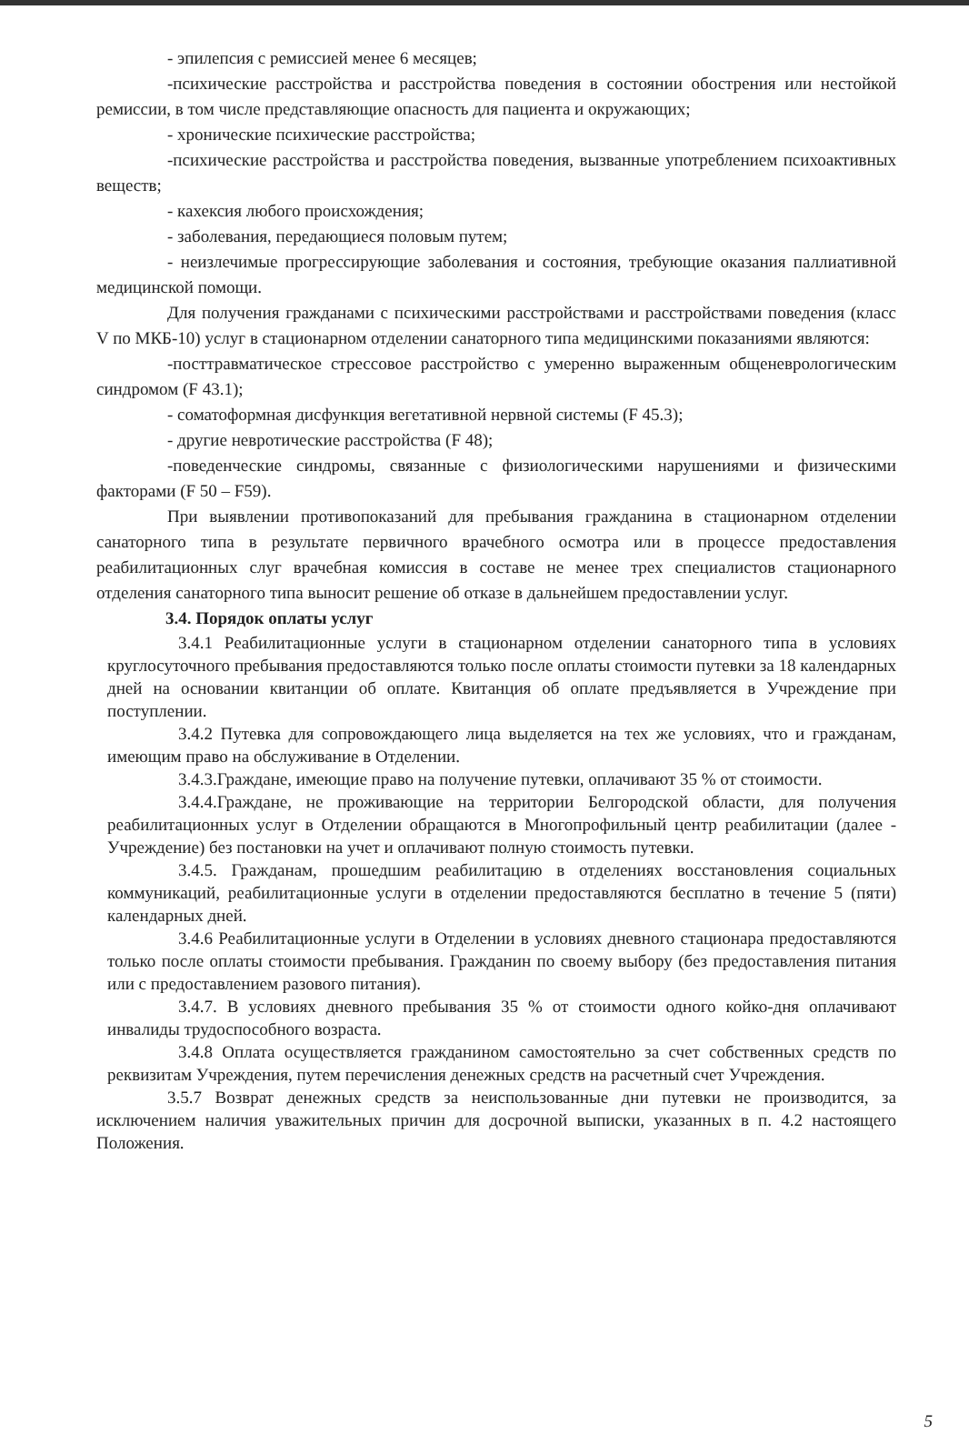- эпилепсия с ремиссией менее 6 месяцев;
-психические расстройства и расстройства поведения в состоянии обострения или нестойкой ремиссии, в том числе представляющие опасность для пациента и окружающих;
- хронические психические расстройства;
-психические расстройства и расстройства поведения, вызванные употреблением психоактивных веществ;
- кахексия любого происхождения;
- заболевания, передающиеся половым путем;
- неизлечимые прогрессирующие заболевания и состояния, требующие оказания паллиативной медицинской помощи.
Для получения гражданами с психическими расстройствами и расстройствами поведения (класс V по МКБ-10) услуг в стационарном отделении санаторного типа медицинскими показаниями являются:
-посттравматическое стрессовое расстройство с умеренно выраженным общеневрологическим синдромом (F 43.1);
- соматоформная дисфункция вегетативной нервной системы (F 45.3);
- другие невротические расстройства (F 48);
-поведенческие синдромы, связанные с физиологическими нарушениями и физическими факторами (F 50 – F59).
При выявлении противопоказаний для пребывания гражданина в стационарном отделении санаторного типа в результате первичного врачебного осмотра или в процессе предоставления реабилитационных слуг врачебная комиссия в составе не менее трех специалистов стационарного отделения санаторного типа выносит решение об отказе в дальнейшем предоставлении услуг.
3.4. Порядок оплаты услуг
3.4.1 Реабилитационные услуги в стационарном отделении санаторного типа в условиях круглосуточного пребывания предоставляются только после оплаты стоимости путевки за 18 календарных дней на основании квитанции об оплате. Квитанция об оплате предъявляется в Учреждение при поступлении.
3.4.2 Путевка для сопровождающего лица выделяется на тех же условиях, что и гражданам, имеющим право на обслуживание в Отделении.
3.4.3.Граждане, имеющие право на получение путевки, оплачивают 35 % от стоимости.
3.4.4.Граждане, не проживающие на территории Белгородской области, для получения реабилитационных услуг в Отделении обращаются в Многопрофильный центр реабилитации (далее - Учреждение) без постановки на учет и оплачивают полную стоимость путевки.
3.4.5. Гражданам, прошедшим реабилитацию в отделениях восстановления социальных коммуникаций, реабилитационные услуги в отделении предоставляются бесплатно в течение 5 (пяти) календарных дней.
3.4.6 Реабилитационные услуги в Отделении в условиях дневного стационара предоставляются только после оплаты стоимости пребывания. Гражданин по своему выбору (без предоставления питания или с предоставлением разового питания).
3.4.7. В условиях дневного пребывания 35 % от стоимости одного койко-дня оплачивают инвалиды трудоспособного возраста.
3.4.8 Оплата осуществляется гражданином самостоятельно за счет собственных средств по реквизитам Учреждения, путем перечисления денежных средств на расчетный счет Учреждения.
3.5.7 Возврат денежных средств за неиспользованные дни путевки не производится, за исключением наличия уважительных причин для досрочной выписки, указанных в п. 4.2 настоящего Положения.
5